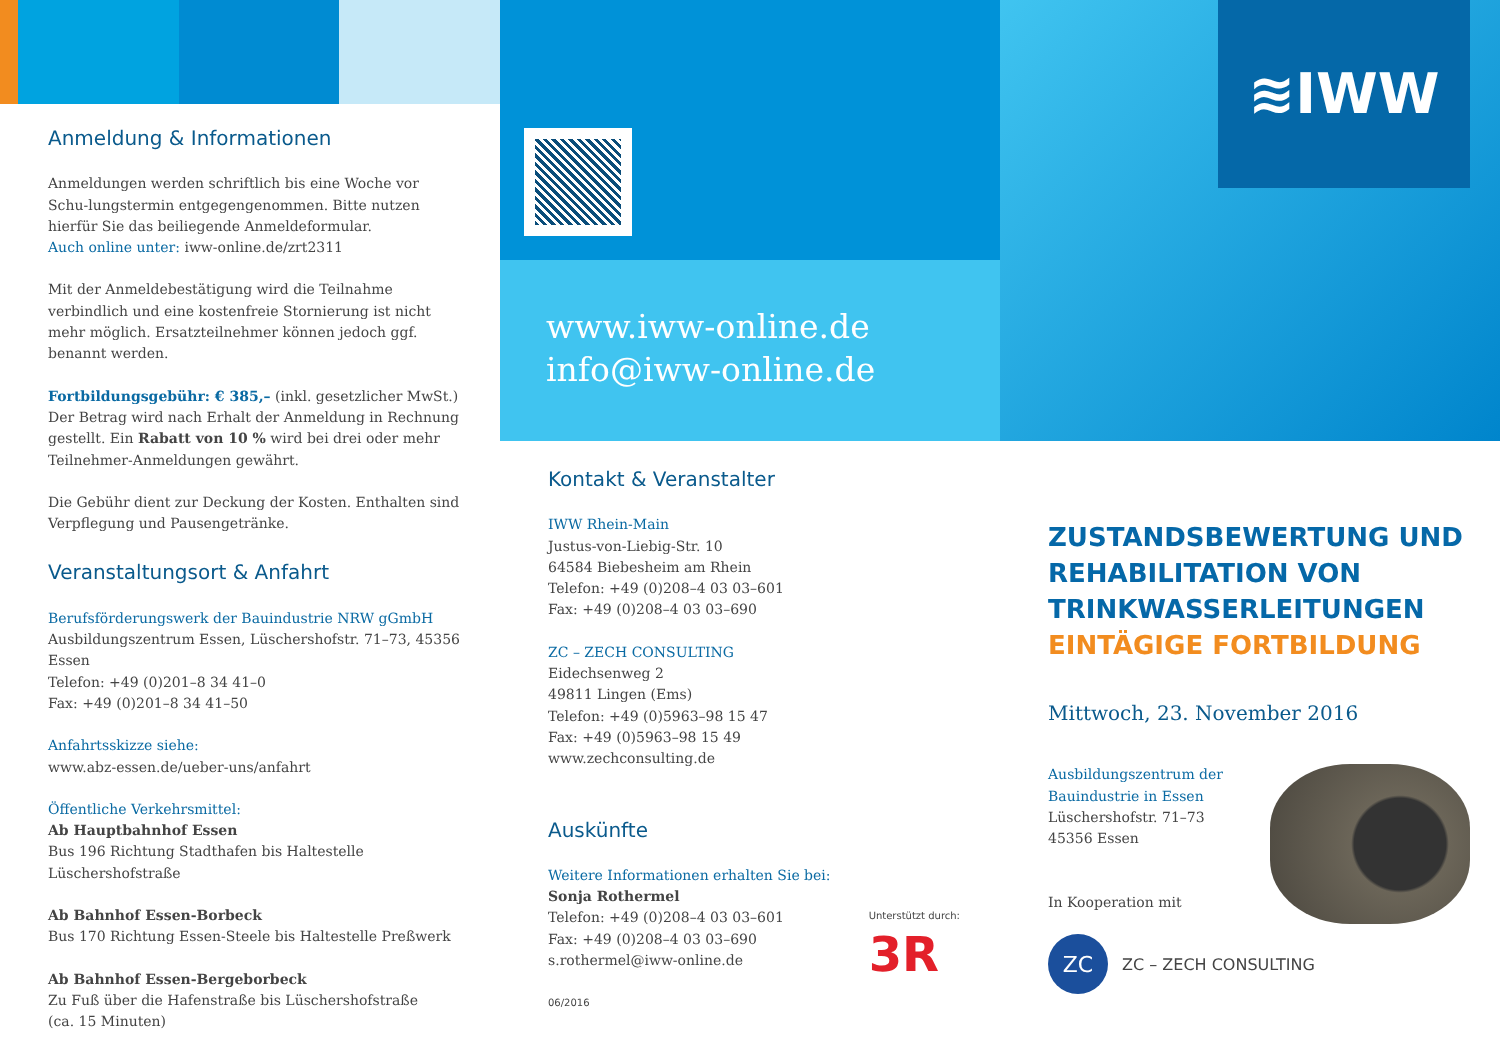Anmeldung & Informationen
Anmeldungen werden schriftlich bis eine Woche vor Schu-lungstermin entgegengenommen. Bitte nutzen hierfür Sie das beiliegende Anmeldeformular.
Auch online unter: iww-online.de/zrt2311
Mit der Anmeldebestätigung wird die Teilnahme verbindlich und eine kostenfreie Stornierung ist nicht mehr möglich. Ersatzteilnehmer können jedoch ggf. benannt werden.
Fortbildungsgebühr: € 385,– (inkl. gesetzlicher MwSt.)
Der Betrag wird nach Erhalt der Anmeldung in Rechnung gestellt. Ein Rabatt von 10 % wird bei drei oder mehr Teilnehmer-Anmeldungen gewährt.
Die Gebühr dient zur Deckung der Kosten. Enthalten sind Verpflegung und Pausengetränke.
Veranstaltungsort & Anfahrt
Berufsförderungswerk der Bauindustrie NRW gGmbH
Ausbildungszentrum Essen, Lüschershofstr. 71–73, 45356 Essen
Telefon: +49 (0)201–8 34 41–0
Fax: +49 (0)201–8 34 41–50
Anfahrtsskizze siehe:
www.abz-essen.de/ueber-uns/anfahrt
Öffentliche Verkehrsmittel:
Ab Hauptbahnhof Essen
Bus 196 Richtung Stadthafen bis Haltestelle Lüschershofstraße
Ab Bahnhof Essen-Borbeck
Bus 170 Richtung Essen-Steele bis Haltestelle Preßwerk
Ab Bahnhof Essen-Bergeborbeck
Zu Fuß über die Hafenstraße bis Lüschershofstraße
(ca. 15 Minuten)
www.iww-online.de
info@iww-online.de
Kontakt & Veranstalter
IWW Rhein-Main
Justus-von-Liebig-Str. 10
64584 Biebesheim am Rhein
Telefon: +49 (0)208–4 03 03–601
Fax: +49 (0)208–4 03 03–690
ZC – ZECH CONSULTING
Eidechsenweg 2
49811 Lingen (Ems)
Telefon: +49 (0)5963–98 15 47
Fax: +49 (0)5963–98 15 49
www.zechconsulting.de
Auskünfte
Weitere Informationen erhalten Sie bei:
Sonja Rothermel
Telefon: +49 (0)208–4 03 03–601
Fax: +49 (0)208–4 03 03–690
s.rothermel@iww-online.de
Unterstützt durch:
3R
06/2016
≋IWW
ZUSTANDSBEWERTUNG UND REHABILITATION VON TRINKWASSERLEITUNGEN
EINTÄGIGE FORTBILDUNG
Mittwoch, 23. November 2016
Ausbildungszentrum der
Bauindustrie in Essen
Lüschershofstr. 71–73
45356 Essen
In Kooperation mit
ZC
ZC – ZECH CONSULTING